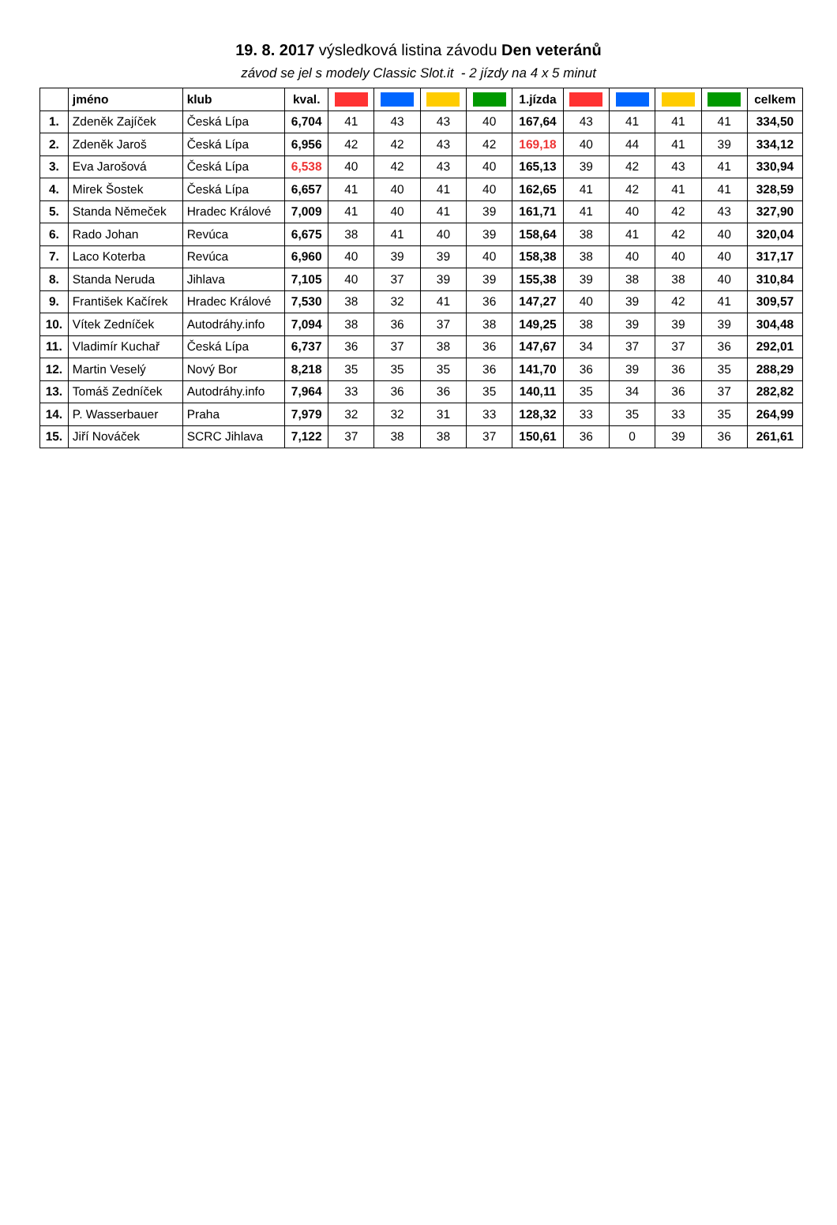19. 8. 2017 výsledková listina závodu Den veteránů
závod se jel s modely Classic Slot.it - 2 jízdy na 4 x 5 minut
| | jméno | klub | kval. | | | | | 1.jízda | | | | | celkem |
| --- | --- | --- | --- | --- | --- | --- | --- | --- | --- | --- | --- | --- | --- |
| 1. | Zdeněk Zajíček | Česká Lípa | 6,704 | 41 | 43 | 43 | 40 | 167,64 | 43 | 41 | 41 | 41 | 334,50 |
| 2. | Zdeněk Jaroš | Česká Lípa | 6,956 | 42 | 42 | 43 | 42 | 169,18 | 40 | 44 | 41 | 39 | 334,12 |
| 3. | Eva Jarošová | Česká Lípa | 6,538 | 40 | 42 | 43 | 40 | 165,13 | 39 | 42 | 43 | 41 | 330,94 |
| 4. | Mirek Šostek | Česká Lípa | 6,657 | 41 | 40 | 41 | 40 | 162,65 | 41 | 42 | 41 | 41 | 328,59 |
| 5. | Standa Němeček | Hradec Králové | 7,009 | 41 | 40 | 41 | 39 | 161,71 | 41 | 40 | 42 | 43 | 327,90 |
| 6. | Rado Johan | Revúca | 6,675 | 38 | 41 | 40 | 39 | 158,64 | 38 | 41 | 42 | 40 | 320,04 |
| 7. | Laco Koterba | Revúca | 6,960 | 40 | 39 | 39 | 40 | 158,38 | 38 | 40 | 40 | 40 | 317,17 |
| 8. | Standa Neruda | Jihlava | 7,105 | 40 | 37 | 39 | 39 | 155,38 | 39 | 38 | 38 | 40 | 310,84 |
| 9. | František Kačírek | Hradec Králové | 7,530 | 38 | 32 | 41 | 36 | 147,27 | 40 | 39 | 42 | 41 | 309,57 |
| 10. | Vítek Zedníček | Autodráhy.info | 7,094 | 38 | 36 | 37 | 38 | 149,25 | 38 | 39 | 39 | 39 | 304,48 |
| 11. | Vladimír Kuchař | Česká Lípa | 6,737 | 36 | 37 | 38 | 36 | 147,67 | 34 | 37 | 37 | 36 | 292,01 |
| 12. | Martin Veselý | Nový Bor | 8,218 | 35 | 35 | 35 | 36 | 141,70 | 36 | 39 | 36 | 35 | 288,29 |
| 13. | Tomáš Zedníček | Autodráhy.info | 7,964 | 33 | 36 | 36 | 35 | 140,11 | 35 | 34 | 36 | 37 | 282,82 |
| 14. | P. Wasserbauer | Praha | 7,979 | 32 | 32 | 31 | 33 | 128,32 | 33 | 35 | 33 | 35 | 264,99 |
| 15. | Jiří Nováček | SCRC Jihlava | 7,122 | 37 | 38 | 38 | 37 | 150,61 | 36 | 0 | 39 | 36 | 261,61 |